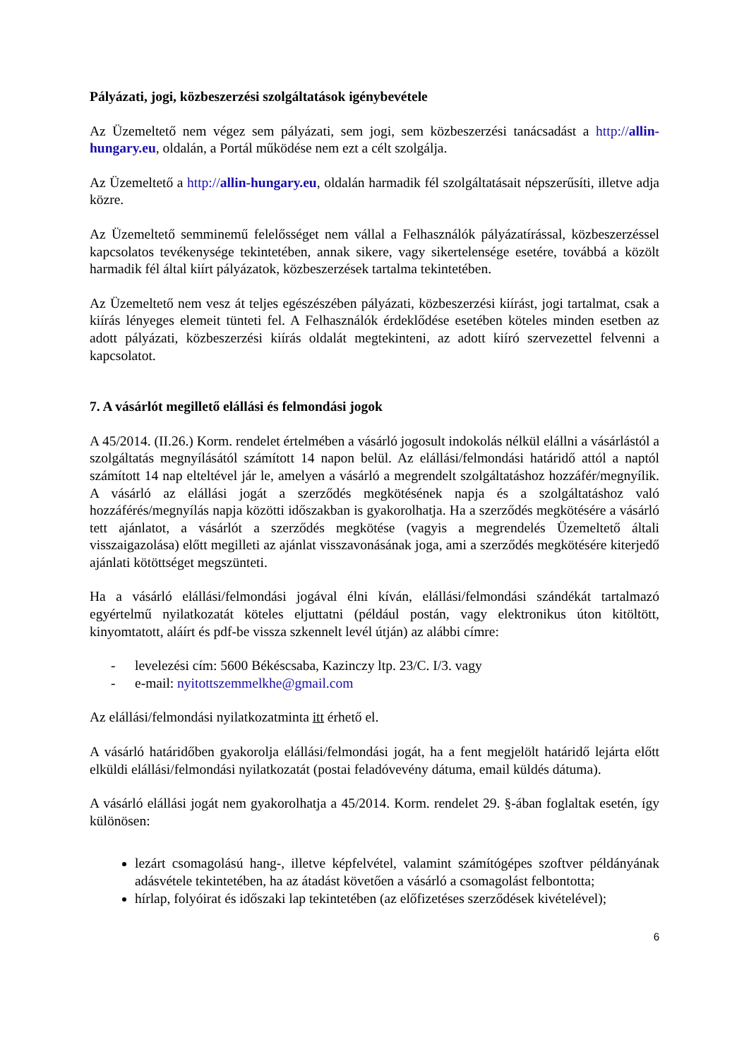Pályázati, jogi, közbeszerzési szolgáltatások igénybevétele
Az Üzemeltető nem végez sem pályázati, sem jogi, sem közbeszerzési tanácsadást a http://allin-hungary.eu, oldalán, a Portál működése nem ezt a célt szolgálja.
Az Üzemeltető a http://allin-hungary.eu, oldalán harmadik fél szolgáltatásait népszerűsíti, illetve adja közre.
Az Üzemeltető semminemű felelősséget nem vállal a Felhasználók pályázatírással, közbeszerzéssel kapcsolatos tevékenysége tekintetében, annak sikere, vagy sikertelensége esetére, továbbá a közölt harmadik fél által kiírt pályázatok, közbeszerzések tartalma tekintetében.
Az Üzemeltető nem vesz át teljes egészészében pályázati, közbeszerzési kiírást, jogi tartalmat, csak a kiírás lényeges elemeit tünteti fel. A Felhasználók érdeklődése esetében köteles minden esetben az adott pályázati, közbeszerzési kiírás oldalát megtekinteni, az adott kiíró szervezettel felvenni a kapcsolatot.
7. A vásárlót megillető elállási és felmondási jogok
A 45/2014. (II.26.) Korm. rendelet értelmében a vásárló jogosult indokolás nélkül elállni a vásárlástól a szolgáltatás megnyílásától számított 14 napon belül. Az elállási/felmondási határidő attól a naptól számított 14 nap elteltével jár le, amelyen a vásárló a megrendelt szolgáltatáshoz hozzáfér/megnyílik. A vásárló az elállási jogát a szerződés megkötésének napja és a szolgáltatáshoz való hozzáférés/megnyílás napja közötti időszakban is gyakorolhatja. Ha a szerződés megkötésére a vásárló tett ajánlatot, a vásárlót a szerződés megkötése (vagyis a megrendelés Üzemeltető általi visszaigazolása) előtt megilleti az ajánlat visszavonásának joga, ami a szerződés megkötésére kiterjedő ajánlati kötöttséget megszünteti.
Ha a vásárló elállási/felmondási jogával élni kíván, elállási/felmondási szándékát tartalmazó egyértelmű nyilatkozatát köteles eljuttatni (például postán, vagy elektronikus úton kitöltött, kinyomtatott, aláírt és pdf-be vissza szkennelt levél útján) az alábbi címre:
- levelezési cím: 5600 Békéscsaba, Kazinczy ltp. 23/C. I/3. vagy
- e-mail: nyitottszemmelkhe@gmail.com
Az elállási/felmondási nyilatkozatminta itt érhető el.
A vásárló határidőben gyakorolja elállási/felmondási jogát, ha a fent megjelölt határidő lejárta előtt elküldi elállási/felmondási nyilatkozatát (postai feladóvevény dátuma, email küldés dátuma).
A vásárló elállási jogát nem gyakorolhatja a 45/2014. Korm. rendelet 29. §-ában foglaltak esetén, így különösen:
lezárt csomagolású hang-, illetve képfelvétel, valamint számítógépes szoftver példányának adásvétele tekintetében, ha az átadást követően a vásárló a csomagolást felbontotta;
hírlap, folyóirat és időszaki lap tekintetében (az előfizetéses szerződések kivételével);
6